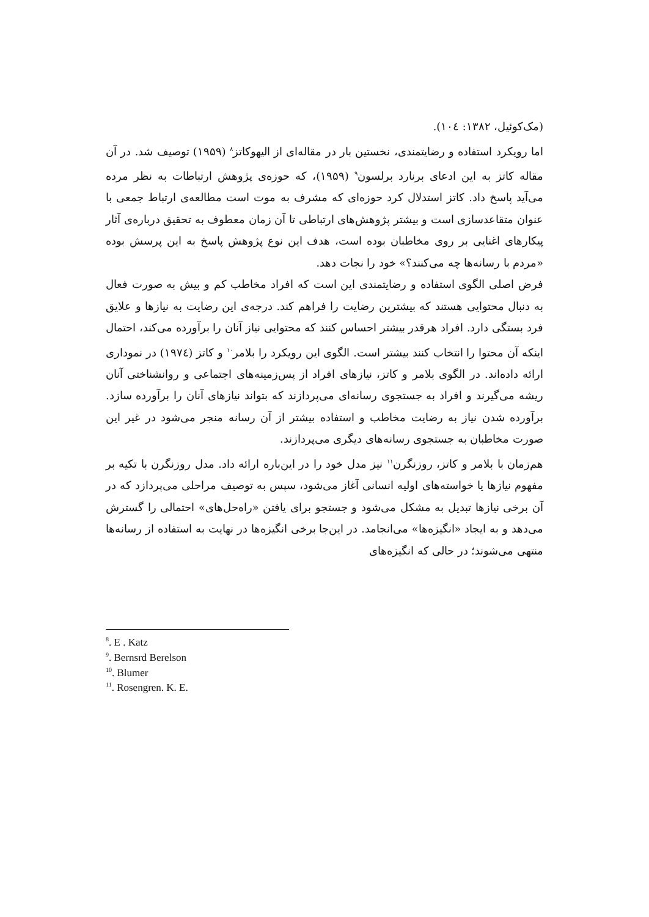(مک‌کوئیل، ۱۳۸۲: ۱۰٤).
اما رویکرد استفاده و رضایتمندی، نخستین بار در مقاله‌ای از الیهوکاتز<sup>۸</sup> (۱۹۵۹) توصیف شد. در آن مقاله کاتز به این ادعای برنارد برلسون<sup>۹</sup> (۱۹۵۹)، که حوزه‌ی پژوهش ارتباطات به نظر مرده می‌آید پاسخ داد. کاتز استدلال کرد حوزه‌ای که مشرف به موت است مطالعه‌ی ارتباط جمعی با عنوان متقاعدسازی است و بیشتر پژوهش‌های ارتباطی تا آن زمان معطوف به تحقیق درباره‌ی آثار پیکارهای اغنایی بر روی مخاطبان بوده است، هدف این نوع پژوهش پاسخ به این پرسش بوده «مردم با رسانه‌ها چه می‌کنند؟» خود را نجات دهد.
فرض اصلی الگوی استفاده و رضایتمندی این است که افراد مخاطب کم و بیش به صورت فعال به دنبال محتوایی هستند که بیشترین رضایت را فراهم کند. درجه‌ی این رضایت به نیازها و علایق فرد بستگی دارد. افراد هرقدر بیشتر احساس کنند که محتوایی نیاز آنان را برآورده می‌کند، احتمال اینکه آن محتوا را انتخاب کنند بیشتر است. الگوی این رویکرد را بلامر<sup>۱۰</sup> و کاتز (۱۹۷٤) در نموداری ارائه داده‌اند. در الگوی بلامر و کاتز، نیازهای افراد از پس‌زمینه‌های اجتماعی و روانشناختی آنان ریشه می‌گیرند و افراد به جستجوی رسانه‌ای می‌پردازند که بتواند نیازهای آنان را برآورده سازد. برآورده شدن نیاز به رضایت مخاطب و استفاده بیشتر از آن رسانه منجر می‌شود در غیر این صورت مخاطبان به جستجوی رسانه‌های دیگری می‌پردازند.
هم‌زمان با بلامر و کاتز، روزنگرن<sup>۱۱</sup> نیز مدل خود را در این‌باره ارائه داد. مدل روزنگرن با تکیه بر مفهوم نیازها یا خواسته‌های اولیه انسانی آغاز می‌شود، سپس به توصیف مراحلی می‌پردازد که در آن برخی نیازها تبدیل به مشکل می‌شود و جستجو برای یافتن «راه‌حل‌های» احتمالی را گسترش می‌دهد و به ایجاد «انگیزه‌ها» می‌انجامد. در این‌جا برخی انگیزه‌ها در نهایت به استفاده از رسانه‌ها منتهی می‌شوند؛ در حالی که انگیزه‌های
<sup>8</sup>. E . Katz
<sup>9</sup>. Bernsrd Berelson
<sup>10</sup>. Blumer
<sup>11</sup>. Rosengren. K. E.